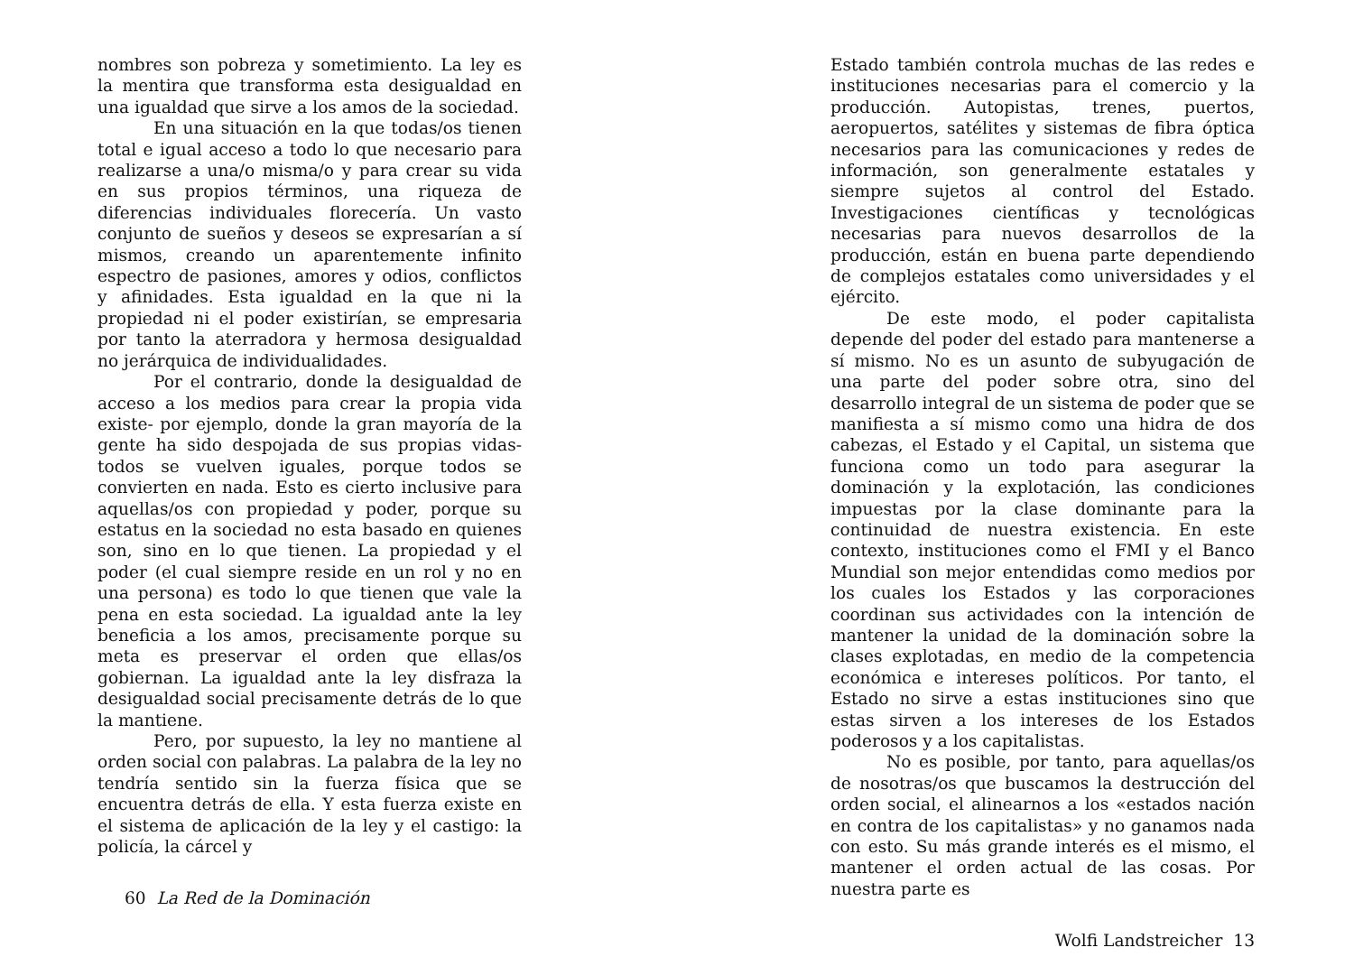nombres son pobreza y sometimiento. La ley es la mentira que transforma esta desigualdad en una igualdad que sirve a los amos de la sociedad.
En una situación en la que todas/os tienen total e igual acceso a todo lo que necesario para realizarse a una/o misma/o y para crear su vida en sus propios términos, una riqueza de diferencias individuales florecería. Un vasto conjunto de sueños y deseos se expresarían a sí mismos, creando un aparentemente infinito espectro de pasiones, amores y odios, conflictos y afinidades. Esta igualdad en la que ni la propiedad ni el poder existirían, se empresaria por tanto la aterradora y hermosa desigualdad no jerárquica de individualidades.
Por el contrario, donde la desigualdad de acceso a los medios para crear la propia vida existe- por ejemplo, donde la gran mayoría de la gente ha sido despojada de sus propias vidas- todos se vuelven iguales, porque todos se convierten en nada. Esto es cierto inclusive para aquellas/os con propiedad y poder, porque su estatus en la sociedad no esta basado en quienes son, sino en lo que tienen. La propiedad y el poder (el cual siempre reside en un rol y no en una persona) es todo lo que tienen que vale la pena en esta sociedad. La igualdad ante la ley beneficia a los amos, precisamente porque su meta es preservar el orden que ellas/os gobiernan. La igualdad ante la ley disfraza la desigualdad social precisamente detrás de lo que la mantiene.
Pero, por supuesto, la ley no mantiene al orden social con palabras. La palabra de la ley no tendría sentido sin la fuerza física que se encuentra detrás de ella. Y esta fuerza existe en el sistema de aplicación de la ley y el castigo: la policía, la cárcel y
60 La Red de la Dominación
Estado también controla muchas de las redes e instituciones necesarias para el comercio y la producción. Autopistas, trenes, puertos, aeropuertos, satélites y sistemas de fibra óptica necesarios para las comunicaciones y redes de información, son generalmente estatales y siempre sujetos al control del Estado. Investigaciones científicas y tecnológicas necesarias para nuevos desarrollos de la producción, están en buena parte dependiendo de complejos estatales como universidades y el ejército.
De este modo, el poder capitalista depende del poder del estado para mantenerse a sí mismo. No es un asunto de subyugación de una parte del poder sobre otra, sino del desarrollo integral de un sistema de poder que se manifiesta a sí mismo como una hidra de dos cabezas, el Estado y el Capital, un sistema que funciona como un todo para asegurar la dominación y la explotación, las condiciones impuestas por la clase dominante para la continuidad de nuestra existencia. En este contexto, instituciones como el FMI y el Banco Mundial son mejor entendidas como medios por los cuales los Estados y las corporaciones coordinan sus actividades con la intención de mantener la unidad de la dominación sobre la clases explotadas, en medio de la competencia económica e intereses políticos. Por tanto, el Estado no sirve a estas instituciones sino que estas sirven a los intereses de los Estados poderosos y a los capitalistas.
No es posible, por tanto, para aquellas/os de nosotras/os que buscamos la destrucción del orden social, el alinearnos a los «estados nación en contra de los capitalistas» y no ganamos nada con esto. Su más grande interés es el mismo, el mantener el orden actual de las cosas. Por nuestra parte es
Wolfi Landstreicher 13